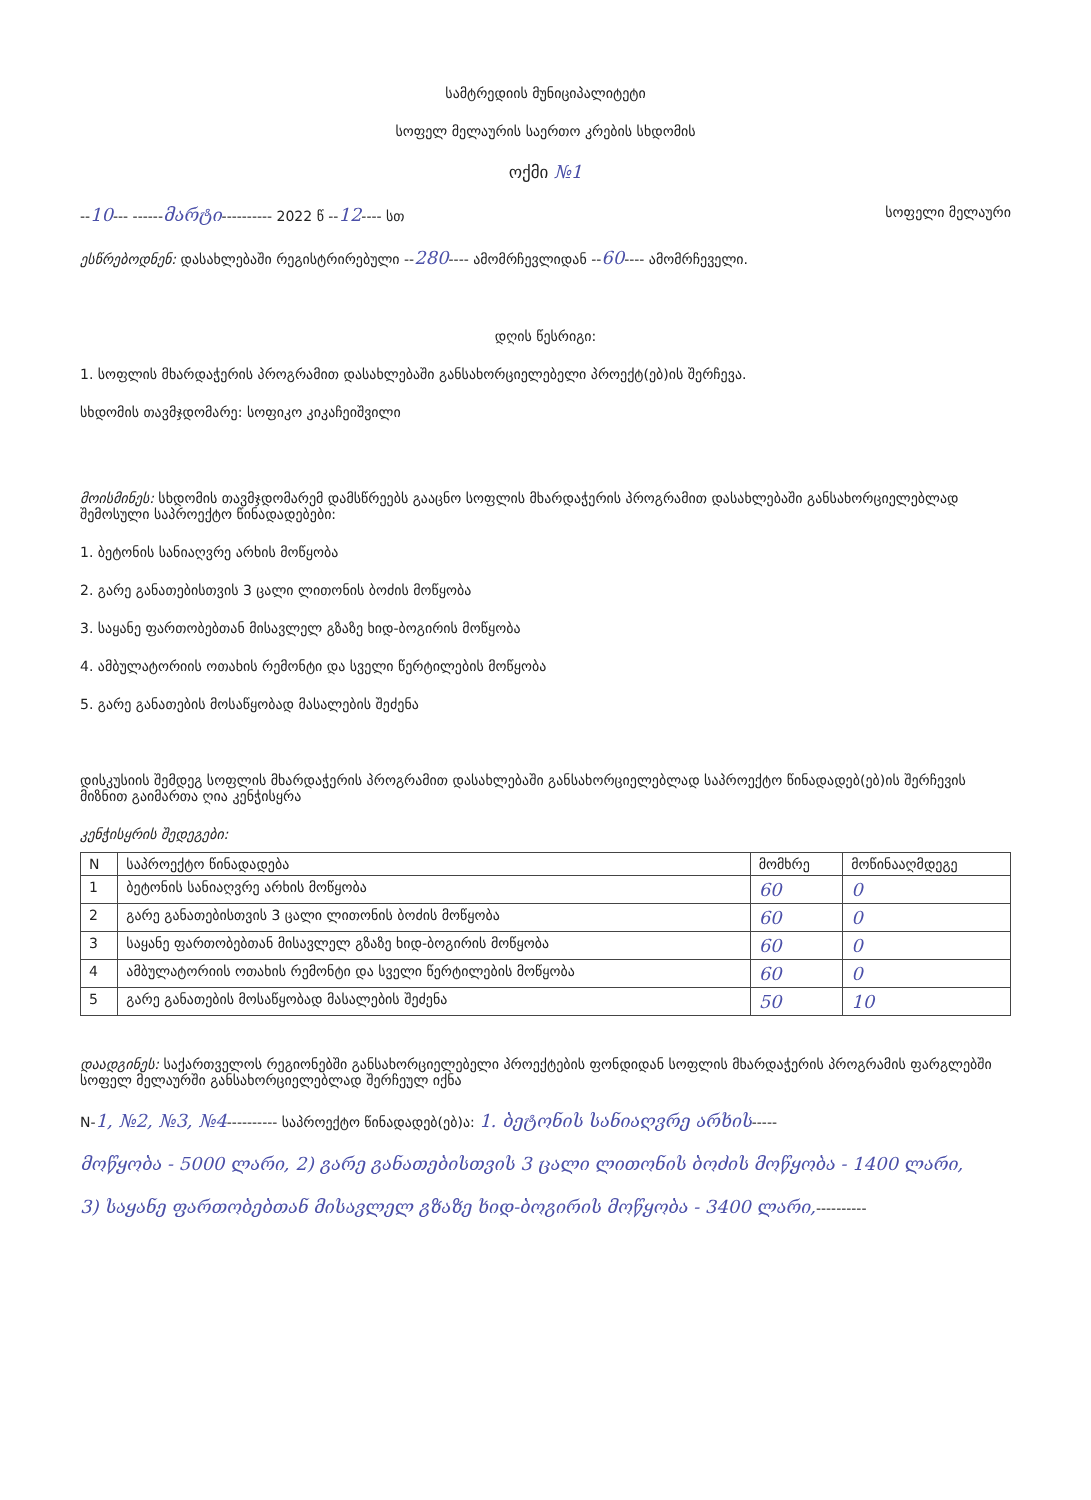სამტრედიის მუნიციპალიტეტი
სოფელ მელაურის საერთო კრების სხდომის
ოქმი №1
--10--- ------მარტი---------- 2022 წ --12---- სთ სოფელი მელაური
ესწრებოდნენ: დასახლებაში რეგისტრირებული --280---- ამომრჩევლიდან --60---- ამომრჩეველი.
დღის წესრიგი:
1. სოფლის მხარდაჭერის პროგრამით დასახლებაში განსახორციელებელი პროექტ(ებ)ის შერჩევა.
სხდომის თავმჯდომარე: სოფიკო კიკაჩეიშვილი
მოისმინეს: სხდომის თავმჯდომარემ დამსწრეებს გააცნო სოფლის მხარდაჭერის პროგრამით დასახლებაში განსახორციელებლად შემოსული საპროექტო წინადადებები:
1. ბეტონის სანიაღვრე არხის მოწყობა
2. გარე განათებისთვის 3 ცალი ლითონის ბოძის მოწყობა
3. საყანე ფართობებთან მისავლელ გზაზე ხიდ-ბოგირის მოწყობა
4. ამბულატორიის ოთახის რემონტი და სველი წერტილების მოწყობა
5. გარე განათების მოსაწყობად მასალების შეძენა
დისკუსიის შემდეგ სოფლის მხარდაჭერის პროგრამით დასახლებაში განსახორციელებლად საპროექტო წინადადებ(ებ)ის შერჩევის მიზნით გაიმართა ღია კენჭისყრა
კენჭისყრის შედეგები:
| N | საპროექტო წინადადება | მომხრე | მოწინააღმდეგე |
| --- | --- | --- | --- |
| 1 | ბეტონის სანიაღვრე არხის მოწყობა | 60 | 0 |
| 2 | გარე განათებისთვის 3 ცალი ლითონის ბოძის მოწყობა | 60 | 0 |
| 3 | საყანე ფართობებთან მისავლელ გზაზე ხიდ-ბოგირის მოწყობა | 60 | 0 |
| 4 | ამბულატორიის ოთახის რემონტი და სველი წერტილების მოწყობა | 60 | 0 |
| 5 | გარე განათების მოსაწყობად მასალების შეძენა | 50 | 10 |
დაადგინეს: საქართველოს რეგიონებში განსახორციელებელი პროექტების ფონდიდან სოფლის მხარდაჭერის პროგრამის ფარგლებში სოფელ მელაურში განსახორციელებლად შერჩეულ იქნა
N-1, №2, №3, №4---------- საპროექტო წინადადებ(ებ)ა: 1. ბეტონის სანიაღვრე არხის-----
მოწყობა - 5000 ლარი, 2) გარე განათებისთვის 3 ცალი ლითონის ბოძის მოწყობა - 1400 ლარი,
3) საყანე ფართობებთან მისავლელ გზაზე ხიდ-ბოგირის მოწყობა - 3400 ლარი,----------